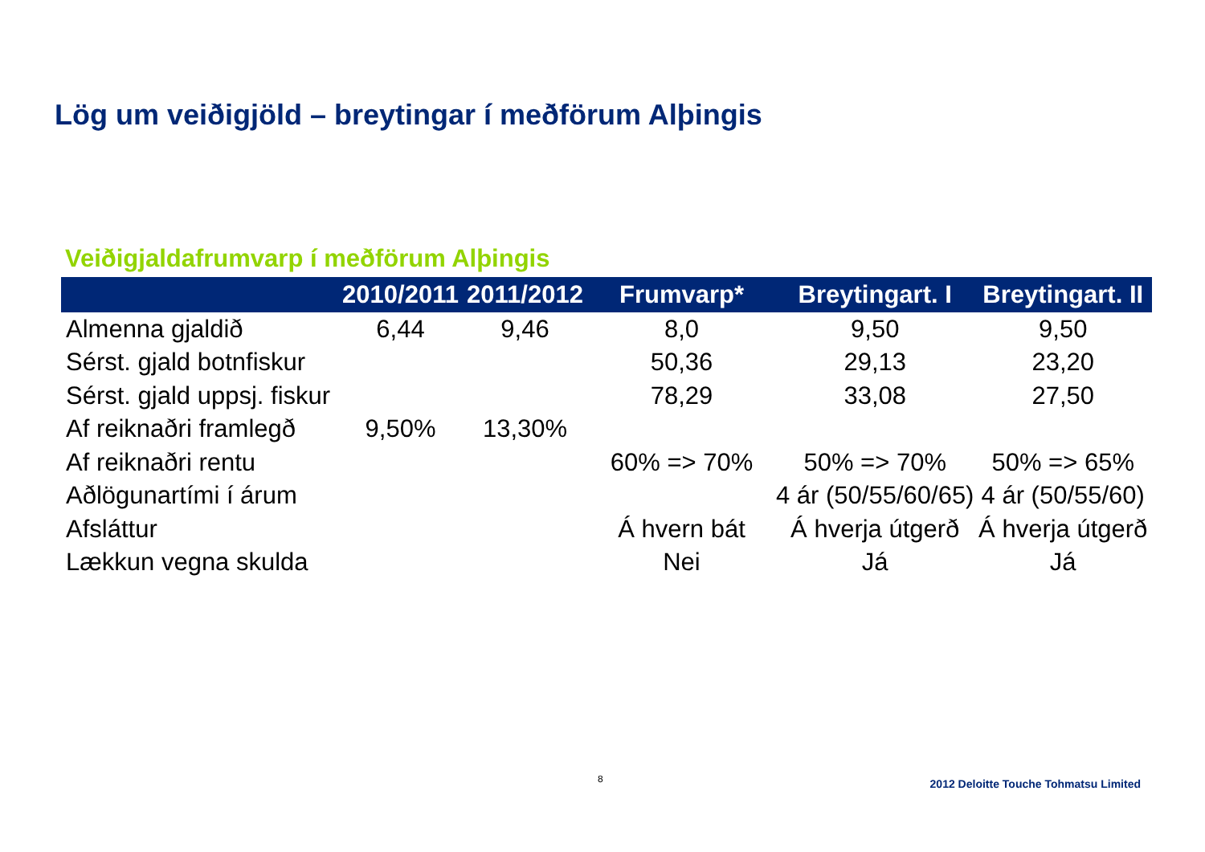Lög um veiðigjöld – breytingar í meðförum Alþingis
Veiðigjaldafrumvarp í meðförum Alþingis
| | 2010/2011 | 2011/2012 | Frumvarp* | Breytingart. I | Breytingart. II |
| --- | --- | --- | --- | --- | --- |
| Almenna gjaldið | 6,44 | 9,46 | 8,0 | 9,50 | 9,50 |
| Sérst. gjald botnfiskur | | | 50,36 | 29,13 | 23,20 |
| Sérst. gjald uppsj. fiskur | | | 78,29 | 33,08 | 27,50 |
| Af reiknaðri framlegð | 9,50% | 13,30% | | | |
| Af reiknaðri rentu | | | 60% => 70% | 50% => 70% | 50% => 65% |
| Aðlögunartími í árum | | | | 4 ár (50/55/60/65) | 4 ár (50/55/60) |
| Afsláttur | | | Á hvern bát | Á hverja útgerð | Á hverja útgerð |
| Lækkun vegna skulda | | | Nei | Já | Já |
8
2012 Deloitte Touche Tohmatsu Limited